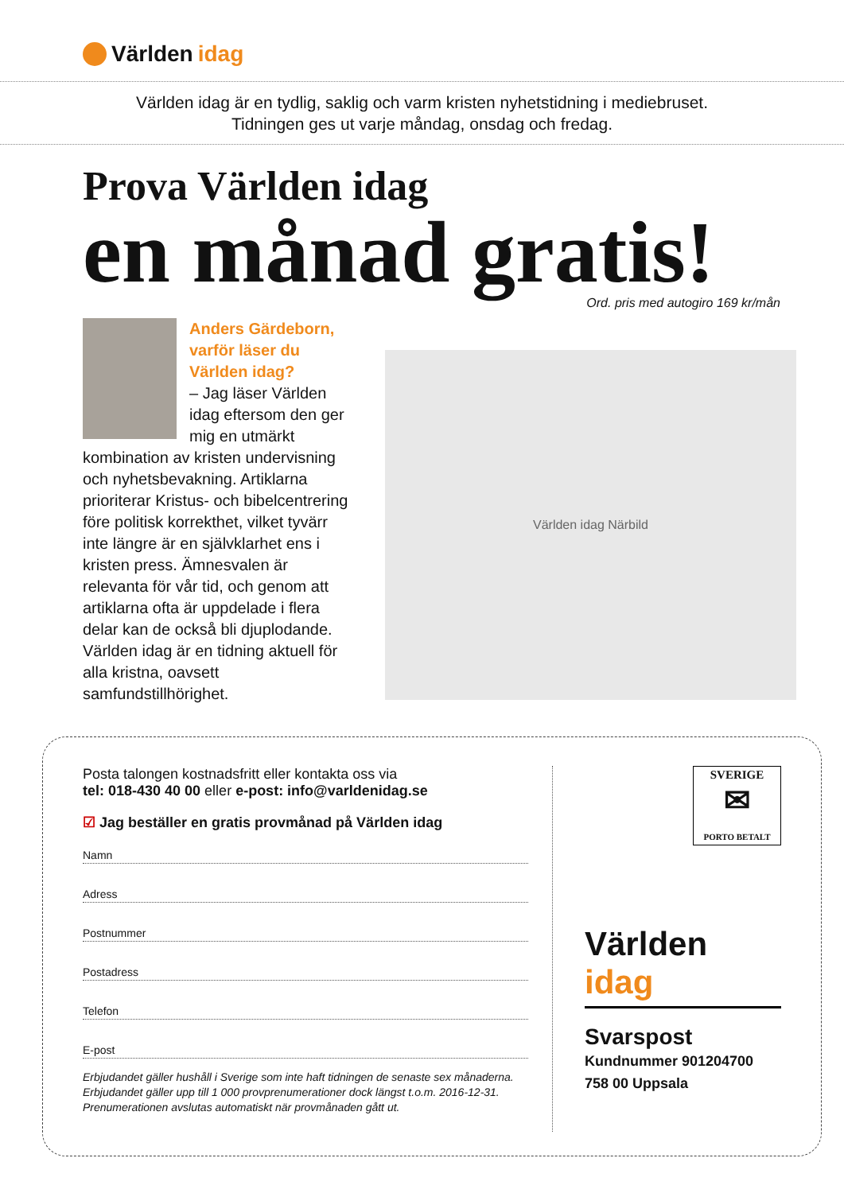Världen idag
Världen idag är en tydlig, saklig och varm kristen nyhetstidning i mediebruset.
Tidningen ges ut varje måndag, onsdag och fredag.
Prova Världen idag
en månad gratis!
Ord. pris med autogiro 169 kr/mån
Anders Gärdeborn, varför läser du Världen idag?
– Jag läser Världen idag eftersom den ger mig en utmärkt kombination av kristen undervisning och nyhetsbevakning. Artiklarna prioriterar Kristus- och bibelcentrering före politisk korrekthet, vilket tyvärr inte längre är en självklarhet ens i kristen press. Ämnesvalen är relevanta för vår tid, och genom att artiklarna ofta är uppdelade i flera delar kan de också bli djuplodande. Världen idag är en tidning aktuell för alla kristna, oavsett samfundstillhörighet.
Världen idag Närbild
Posta talongen kostnadsfritt eller kontakta oss via
tel: 018-430 40 00 eller e-post: info@varldenidag.se
☑ Jag beställer en gratis provmånad på Världen idag
Namn
Adress
Postnummer
Postadress
Telefon
E-post
Erbjudandet gäller hushåll i Sverige som inte haft tidningen de senaste sex månaderna. Erbjudandet gäller upp till 1 000 provprenumerationer dock längst t.o.m. 2016-12-31. Prenumerationen avslutas automatiskt när provmånaden gått ut.
SVERIGE
✉
PORTO BETALT
Världen idag
Svarspost
Kundnummer 901204700
758 00 Uppsala